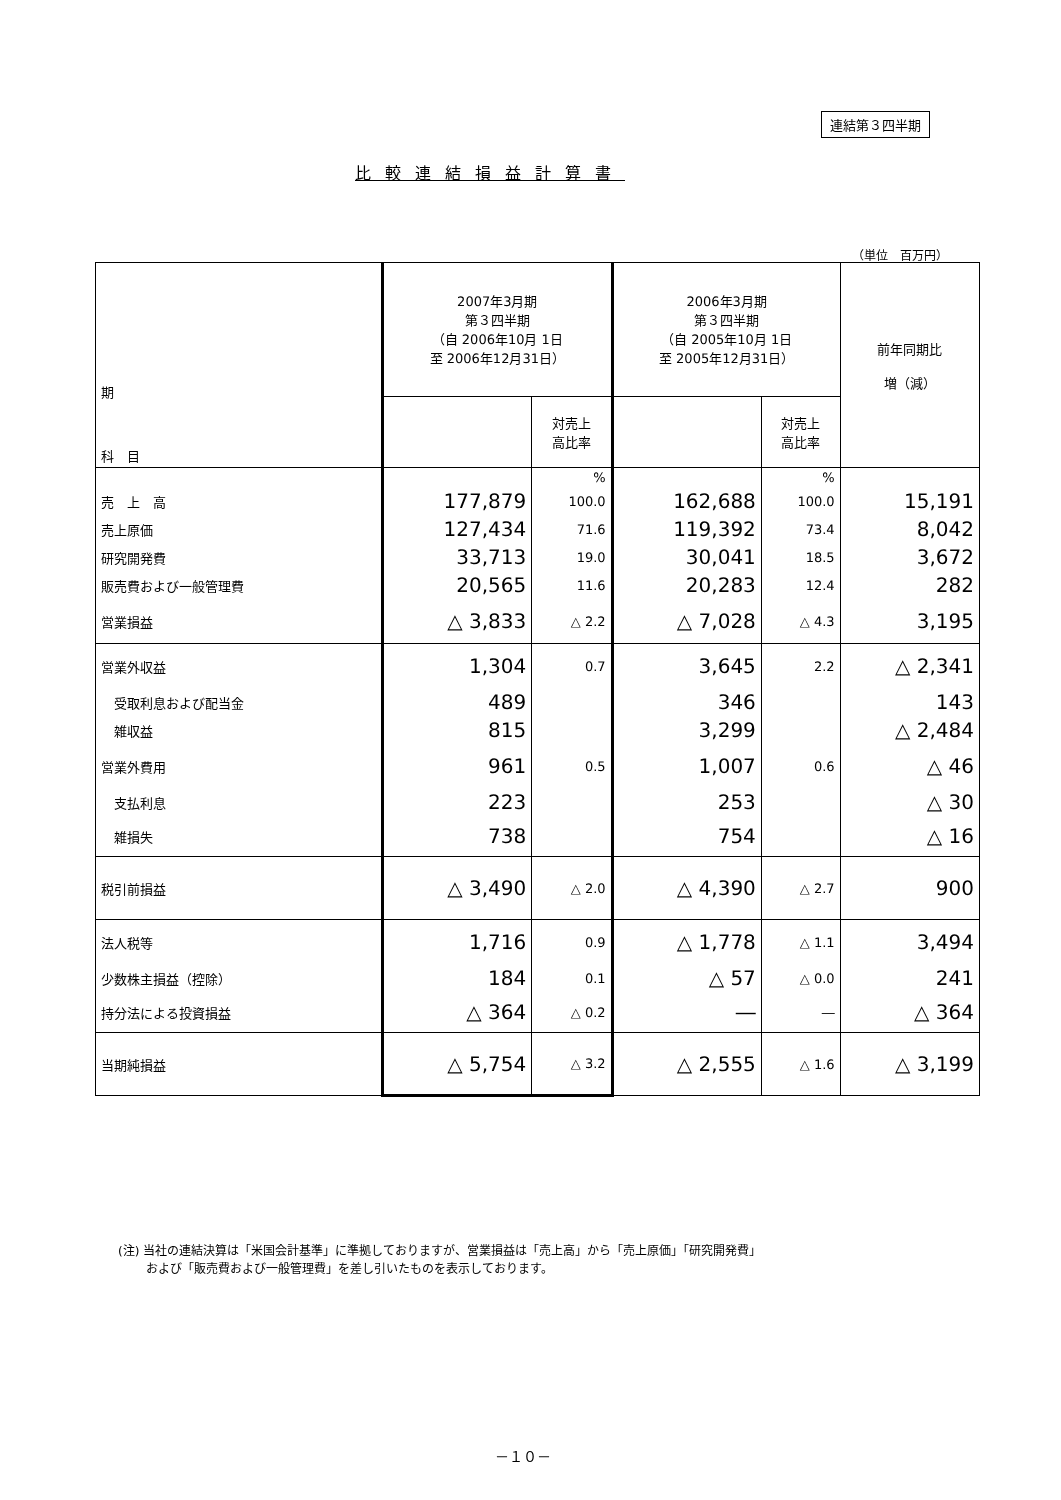連結第３四半期
比較連結損益計算書
（単位　百万円）
| 期 科 目 | 2007年3月期 第３四半期 （自 2006年10月 1日 至 2006年12月31日） | | 2006年3月期 第３四半期 （自 2005年10月 1日 至 2005年12月31日） | | 前年同期比 増（減） |
| --- | --- | --- | --- | --- | --- |
| | | 対売上 高比率 | | 対売上 高比率 | |
| | | % | | % | |
| 売 上 高 | 177,879 | 100.0 | 162,688 | 100.0 | 15,191 |
| 売上原価 | 127,434 | 71.6 | 119,392 | 73.4 | 8,042 |
| 研究開発費 | 33,713 | 19.0 | 30,041 | 18.5 | 3,672 |
| 販売費および一般管理費 | 20,565 | 11.6 | 20,283 | 12.4 | 282 |
| 営業損益 | △ 3,833 | △ 2.2 | △ 7,028 | △ 4.3 | 3,195 |
| 営業外収益 | 1,304 | 0.7 | 3,645 | 2.2 | △ 2,341 |
| 受取利息および配当金 | 489 | | 346 | | 143 |
| 雑収益 | 815 | | 3,299 | | △ 2,484 |
| 営業外費用 | 961 | 0.5 | 1,007 | 0.6 | △ 46 |
| 支払利息 | 223 | | 253 | | △ 30 |
| 雑損失 | 738 | | 754 | | △ 16 |
| 税引前損益 | △ 3,490 | △ 2.0 | △ 4,390 | △ 2.7 | 900 |
| 法人税等 | 1,716 | 0.9 | △ 1,778 | △ 1.1 | 3,494 |
| 少数株主損益（控除） | 184 | 0.1 | △ 57 | △ 0.0 | 241 |
| 持分法による投資損益 | △ 364 | △ 0.2 | ― | ― | △ 364 |
| 当期純損益 | △ 5,754 | △ 3.2 | △ 2,555 | △ 1.6 | △ 3,199 |
(注) 当社の連結決算は「米国会計基準」に準拠しておりますが、営業損益は「売上高」から「売上原価」「研究開発費」
　　 および「販売費および一般管理費」を差し引いたものを表示しております。
－１０－